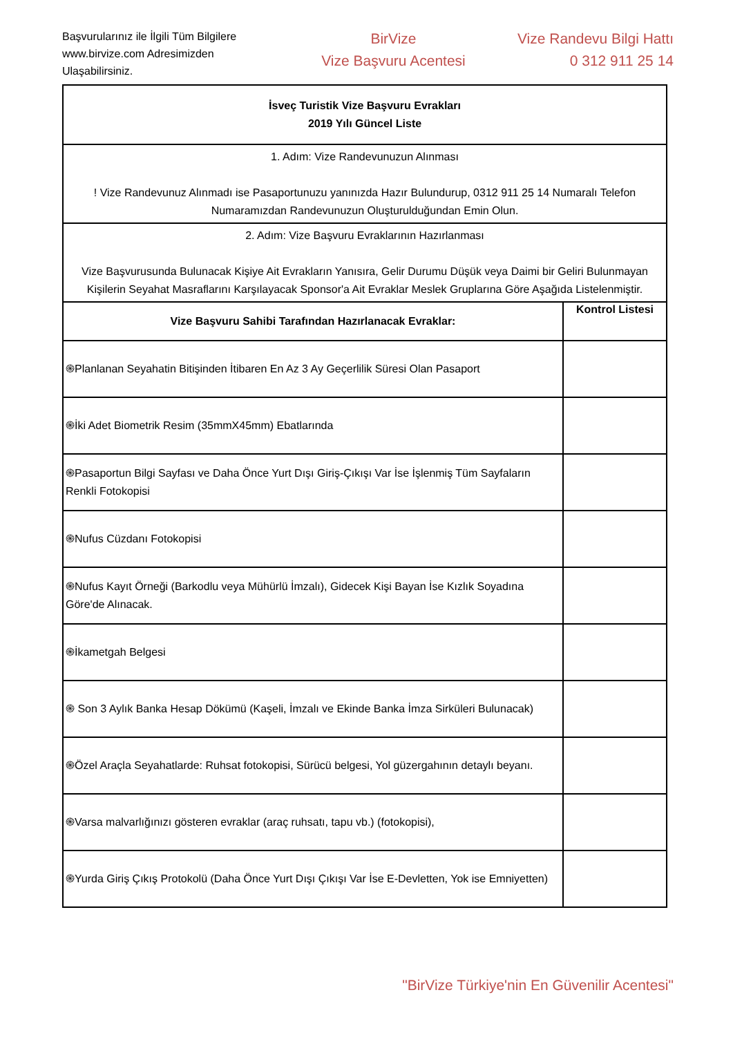Başvurularınız ile İlgili Tüm Bilgilere www.birvize.com Adresimizden Ulaşabilirsiniz.
BirVize
Vize Başvuru Acentesi
Vize Randevu Bilgi Hattı
0 312 911 25 14
| İsveç Turistik Vize Başvuru Evrakları 2019 Yılı Güncel Liste | |
| 1. Adım: Vize Randevunuzun Alınması ! Vize Randevunuz Alınmadı ise Pasaportunuzu yanınızda Hazır Bulundurup, 0312 911 25 14 Numaralı Telefon Numaramızdan Randevunuzun Oluşturulduğundan Emin Olun. | |
| 2. Adım: Vize Başvuru Evraklarının Hazırlanması Vize Başvurusunda Bulunacak Kişiye Ait Evrakların Yanısıra, Gelir Durumu Düşük veya Daimi bir Geliri Bulunmayan Kişilerin Seyahat Masraflarını Karşılayacak Sponsor'a Ait Evraklar Meslek Gruplarına Göre Aşağıda Listelenmiştir. | |
| Vize Başvuru Sahibi Tarafından Hazırlanacak Evraklar: | Kontrol Listesi |
| ֍Planlanan Seyahatin Bitişinden İtibaren En Az 3 Ay Geçerlilik Süresi Olan Pasaport | |
| ֍İki Adet Biometrik Resim (35mmX45mm) Ebatlarında | |
| ֍Pasaportun Bilgi Sayfası ve Daha Önce Yurt Dışı Giriş-Çıkışı Var İse İşlenmiş Tüm Sayfaların Renkli Fotokopisi | |
| ֍Nufus Cüzdanı Fotokopisi | |
| ֍Nufus Kayıt Örneği (Barkodlu veya Mühürlü İmzalı), Gidecek Kişi Bayan İse Kızlık Soyadına Göre'de Alınacak. | |
| ֍İkametgah Belgesi | |
| ֍ Son 3 Aylık Banka Hesap Dökümü (Kaşeli, İmzalı ve Ekinde Banka İmza Sirküleri Bulunacak) | |
| ֍Özel Araçla Seyahatlarde: Ruhsat fotokopisi, Sürücü belgesi, Yol güzergahının detaylı beyanı. | |
| ֍Varsa malvarlığınızı gösteren evraklar (araç ruhsatı, tapu vb.) (fotokopisi), | |
| ֍Yurda Giriş Çıkış Protokolü (Daha Önce Yurt Dışı Çıkışı Var İse E-Devletten, Yok ise Emniyetten) | |
"BirVize Türkiye'nin En Güvenilir Acentesi"